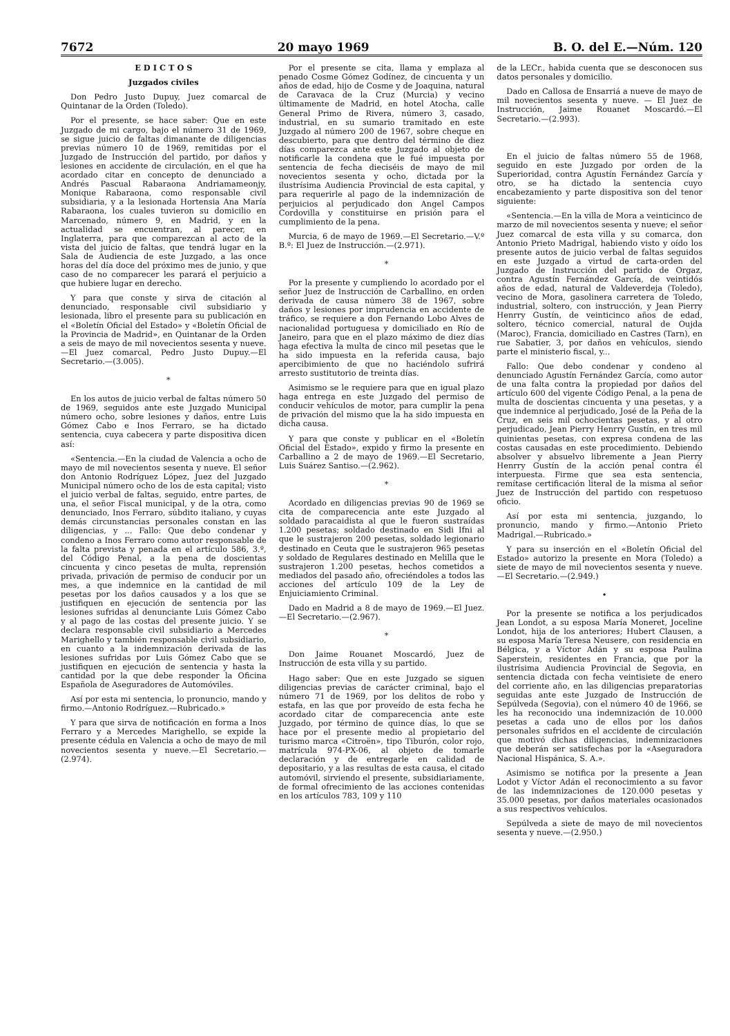7672 20 mayo 1969 B. O. del E.—Núm. 120
E D I C T O S
Juzgados civiles
Don Pedro Justo Dupuy, Juez comarcal de Quintanar de la Orden (Toledo).
Por el presente, se hace saber: Que en este Juzgado de mi cargo, bajo el número 31 de 1969, se sigue juicio de faltas dimanante de diligencias previas número 10 de 1969, remitidas por el Juzgado de Instrucción del partido, por daños y lesiones en accidente de circulación, en el que ha acordado citar en concepto de denunciado a Andrés Pascual Rabaraona Andriamameonjy, Monique Rabaraona, como responsable civil subsidiaria, y a la lesionada Hortensia Ana María Rabaraona, los cuales tuvieron su domicilio en Marcenado, número 9, en Madrid, y en la actualidad se encuentran, al parecer, en Inglaterra, para que comparezcan al acto de la vista del juicio de faltas, que tendrá lugar en la Sala de Audiencia de este Juzgado, a las once horas del día doce del próximo mes de junio, y que caso de no comparecer les parará el perjuicio a que hubiere lugar en derecho.
Y para que conste y sirva de citación al denunciado, responsable civil subsidiario y lesionada, libro el presente para su publicación en el «Boletín Oficial del Estado» y «Boletín Oficial de la Provincia de Madrid», en Quintanar de la Orden a seis de mayo de mil novecientos sesenta y nueve.—El Juez comarcal, Pedro Justo Dupuy.—El Secretario.—(3.005).
*
En los autos de juicio verbal de faltas número 50 de 1969, seguidos ante este Juzgado Municipal número ocho, sobre lesiones y daños, entre Luis Gómez Cabo e Inos Ferraro, se ha dictado sentencia, cuya cabecera y parte dispositiva dicen así:
«Sentencia.—En la ciudad de Valencia a ocho de mayo de mil novecientos sesenta y nueve. El señor don Antonio Rodríguez López, Juez del Juzgado Municipal número ocho de los de esta capital; visto el juicio verbal de faltas, seguido, entre partes, de una, el señor Fiscal municipal, y de la otra, como denunciado, Inos Ferraro, súbdito italiano, y cuyas demás circunstancias personales constan en las diligencias, y ... Fallo: Que debo condenar y condeno a Inos Ferraro como autor responsable de la falta prevista y penada en el artículo 586, 3.º, del Código Penal, a la pena de doscientas cincuenta y cinco pesetas de multa, reprensión privada, privación de permiso de conducir por un mes, a que indemnice en la cantidad de mil pesetas por los daños causados y a los que se justifiquen en ejecución de sentencia por las lesiones sufridas al denunciante Luis Gómez Cabo y al pago de las costas del presente juicio. Y se declara responsable civil subsidiario a Mercedes Marighello y también responsable civil subsidiario, en cuanto a la indemnización derivada de las lesiones sufridas por Luis Gómez Cabo que se justifiquen en ejecución de sentencia y hasta la cantidad por la que debe responder la Oficina Española de Aseguradores de Automóviles.
Así por esta mi sentencia, lo pronuncio, mando y firmo.—Antonio Rodríguez.—Rubricado.»
Y para que sirva de notificación en forma a Inos Ferraro y a Mercedes Marighello, se expide la presente cédula en Valencia a ocho de mayo de mil novecientos sesenta y nueve.—El Secretario.—(2.974).
Por el presente se cita, llama y emplaza al penado Cosme Gómez Godínez, de cincuenta y un años de edad, hijo de Cosme y de Joaquina, natural de Caravaca de la Cruz (Murcia) y vecino últimamente de Madrid, en hotel Atocha, calle General Primo de Rivera, número 3, casado, industrial, en su sumario tramitado en este Juzgado al número 200 de 1967, sobre cheque en descubierto, para que dentro del término de diez días comparezca ante este Juzgado al objeto de notificarle la condena que le fué impuesta por sentencia de fecha dieciséis de mayo de mil novecientos sesenta y ocho, dictada por la ilustrísima Audiencia Provincial de esta capital, y para requerirle al pago de la indemnización de perjuicios al perjudicado don Angel Campos Cordovilla y constituirse en prisión para el cumplimiento de la pena.
Murcia, 6 de mayo de 1969.—El Secretario.—V.º B.º: El Juez de Instrucción.—(2.971).
*
Por la presente y cumpliendo lo acordado por el señor Juez de Instrucción de Carballino, en orden derivada de causa número 38 de 1967, sobre daños y lesiones por imprudencia en accidente de tráfico, se requiere a don Fernando Lobo Alves de nacionalidad portuguesa y domiciliado en Río de Janeiro, para que en el plazo máximo de diez días haga efectiva la multa de cinco mil pesetas que le ha sido impuesta en la referida causa, bajo apercibimiento de que no haciéndolo sufrirá arresto sustitutorio de treinta días.
Asimismo se le requiere para que en igual plazo haga entrega en este Juzgado del permiso de conducir vehículos de motor, para cumplir la pena de privación del mismo que la ha sido impuesta en dicha causa.
Y para que conste y publicar en el «Boletín Oficial del Estado», expido y firmo la presente en Carballino a 2 de mayo de 1969.—El Secretario, Luis Suárez Santiso.—(2.962).
*
Acordado en diligencias previas 90 de 1969 se cita de comparecencia ante este Juzgado al soldado paracaidista al que le fueron sustraídas 1.200 pesetas; soldado destinado en Sidi Ifni al que le sustrajeron 200 pesetas, soldado legionario destinado en Ceuta que le sustrajeron 965 pesetas y soldado de Regulares destinado en Melilla que le sustrajeron 1.200 pesetas, hechos cometidos a mediados del pasado año, ofreciéndoles a todos las acciones del artículo 109 de la Ley de Enjuiciamiento Criminal.
Dado en Madrid a 8 de mayo de 1969.—El Juez.—El Secretario.—(2.967).
*
Don Jaime Rouanet Moscardó, Juez de Instrucción de esta villa y su partido.
Hago saber: Que en este Juzgado se siguen diligencias previas de carácter criminal, bajo el número 71 de 1969, por los delitos de robo y estafa, en las que por proveído de esta fecha he acordado citar de comparecencia ante este Juzgado, por término de quince días, lo que se hace por el presente medio al propietario del turismo marca «Citroën», tipo Tiburón, color rojo, matrícula 974-PX-06, al objeto de tomarle declaración y de entregarle en calidad de depositario, y a las resultas de esta causa, el citado automóvil, sirviendo el presente, subsidiariamente, de formal ofrecimiento de las acciones contenidas en los artículos 783, 109 y 110
de la LECr., habida cuenta que se desconocen sus datos personales y domicilio.
Dado en Callosa de Ensarriá a nueve de mayo de mil novecientos sesenta y nueve. — El Juez de Instrucción, Jaime Rouanet Moscardó.—El Secretario.—(2.993).
En el juicio de faltas número 55 de 1968, seguido en este Juzgado por orden de la Superioridad, contra Agustín Fernández García y otro, se ha dictado la sentencia cuyo encabezamiento y parte dispositiva son del tenor siguiente:
«Sentencia.—En la villa de Mora a veinticinco de marzo de mil novecientos sesenta y nueve; el señor Juez comarcal de esta villa y su comarca, don Antonio Prieto Madrigal, habiendo visto y oído los presente autos de juicio verbal de faltas seguidos en este Juzgado a virtud de carta-orden del Juzgado de Instrucción del partido de Orgaz, contra Agustín Fernández García, de veintidós años de edad, natural de Valdeverdeja (Toledo), vecino de Mora, gasolinera carretera de Toledo, industrial, soltero, con instrucción, y Jean Pierry Henrry Gustín, de veinticinco años de edad, soltero, técnico comercial, natural de Oujda (Maroc), Francia, domiciliado en Castres (Tarn), en rue Sabatier, 3, por daños en vehículos, siendo parte el ministerio fiscal, y...
Fallo: Que debo condenar y condeno al denunciado Agustín Fernández García, como autor de una falta contra la propiedad por daños del artículo 600 del vigente Código Penal, a la pena de multa de doscientas cincuenta y una pesetas, y a que indemnice al perjudicado, José de la Peña de la Cruz, en seis mil ochocientas pesetas, y al otro perjudicado, Jean Pierry Henrry Gustín, en tres mil quinientas pesetas, con expresa condena de las costas causadas en este procedimiento. Debiendo absolver y absuelvo libremente a Jean Pierry Henrry Gustín de la acción penal contra él interpuesta. Firme que sea esta sentencia, remítase certificación literal de la misma al señor Juez de Instrucción del partido con respetuoso oficio.
Así por esta mi sentencia, juzgando, lo pronuncio, mando y firmo.—Antonio Prieto Madrigal.—Rubricado.»
Y para su inserción en el «Boletín Oficial del Estado» autorizo la presente en Mora (Toledo) a siete de mayo de mil novecientos sesenta y nueve.—El Secretario.—(2.949.)
•
Por la presente se notifica a los perjudicados Jean Londot, a su esposa María Moneret, Joceline Londot, hija de los anteriores; Hubert Clausen, a su esposa María Teresa Neusere, con residencia en Bélgica, y a Víctor Adán y su esposa Paulina Saperstein, residentes en Francia, que por la ilustrísima Audiencia Provincial de Segovia, en sentencia dictada con fecha veintisiete de enero del corriente año, en las diligencias preparatorias seguidas ante este Juzgado de Instrucción de Sepúlveda (Segovia), con el número 40 de 1966, se les ha reconocido una indemnización de 10.000 pesetas a cada uno de ellos por los daños personales sufridos en el accidente de circulación que motivó dichas diligencias, indemnizaciones que deberán ser satisfechas por la «Aseguradora Nacional Hispánica, S. A.».
Asimismo se notifica por la presente a Jean Lodot y Víctor Adán el reconocimiento a su favor de las indemnizaciones de 120.000 pesetas y 35.000 pesetas, por daños materiales ocasionados a sus respectivos vehículos.
Sepúlveda a siete de mayo de mil novecientos sesenta y nueve.—(2.950.)